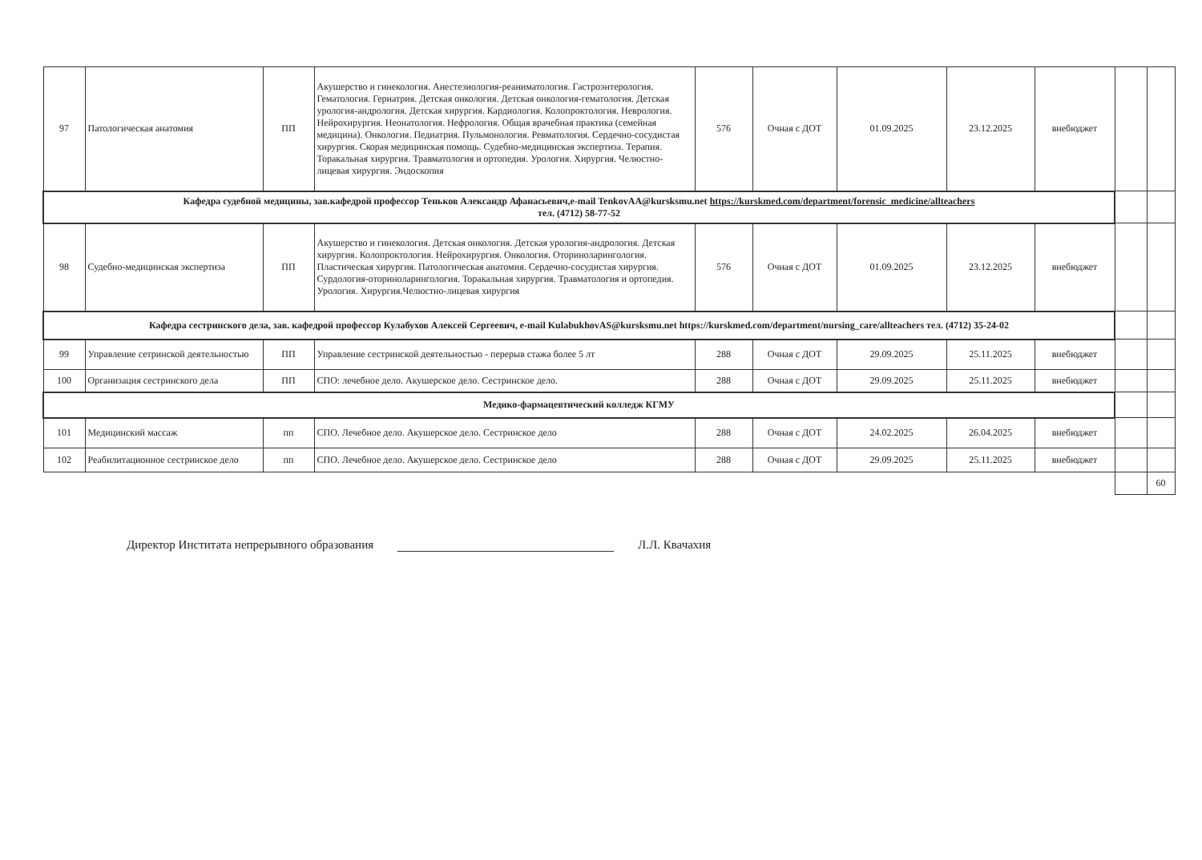| 97 | Патологическая анатомия | ПП | Акушерство и гинекология. Анестезиология-реаниматология. Гастроэнтерология. Гематология. Гериатрия. Детская онкология. Детская онкология-гематология. Детская урология-андрология. Детская хирургия. Кардиология. Колопроктология. Неврология. Нейрохирургия. Неонатология. Нефрология. Общая врачебная практика (семейная медицина). Онкология. Педиатрия. Пульмонология. Ревматология. Сердечно-сосудистая хирургия. Скорая медицинская помощь. Судебно-медицинская экспертиза. Терапия. Торакальная хирургия. Травматология и ортопедия. Урология. Хирургия. Челюстно-лицевая хирургия. Эндоскопия | 576 | Очная с ДОТ | 01.09.2025 | 23.12.2025 | внебюджет | | |
| Кафедра судебной медицины, зав.кафедрой профессор Теньков Александр Афанасьевич,e-mail TenkovAA@kursksmu.net https://kurskmed.com/department/forensic_medicine/allteachers тел. (4712) 58-77-52 | | | | | | | | | | |
| 98 | Судебно-медицинская экспертиза | ПП | Акушерство и гинекология. Детская онкология. Детская урология-андрология. Детская хирургия. Колопроктология. Нейрохирургия. Онкология. Оториноларингология. Пластическая хирургия. Патологическая анатомия. Сердечно-сосудистая хирургия. Сурдология-оториноларингология. Торакальная хирургия. Травматология и ортопедия. Урология. Хирургия.Челюстно-лицевая хирургия | 576 | Очная с ДОТ | 01.09.2025 | 23.12.2025 | внебюджет | | |
| Кафедра сестринского дела, зав. кафедрой профессор Кулабухов Алексей Сергеевич, e-mail KulabukhovAS@kursksmu.net https://kurskmed.com/department/nursing_care/allteachers тел. (4712) 35-24-02 | | | | | | | | | | |
| 99 | Управление сетринской деятельностью | ПП | Управление сестринской деятельностью - перерыв стажа более 5 лт | 288 | Очная с ДОТ | 29.09.2025 | 25.11.2025 | внебюджет | | |
| 100 | Организация сестринского дела | ПП | СПО: лечебное дело. Акушерское дело. Сестринское дело. | 288 | Очная с ДОТ | 29.09.2025 | 25.11.2025 | внебюджет | | |
| Медико-фармацевтический колледж КГМУ | | | | | | | | | | |
| 101 | Медицинский массаж | пп | СПО. Лечебное дело. Акушерское дело. Сестринское дело | 288 | Очная с ДОТ | 24.02.2025 | 26.04.2025 | внебюджет | | |
| 102 | Реабилитационное сестринское дело | пп | СПО. Лечебное дело. Акушерское дело. Сестринское дело | 288 | Очная с ДОТ | 29.09.2025 | 25.11.2025 | внебюджет | | |
| | | | | | | | | | | 60 |
Директор Инститата непрерывного образования Л.Л. Квачахия